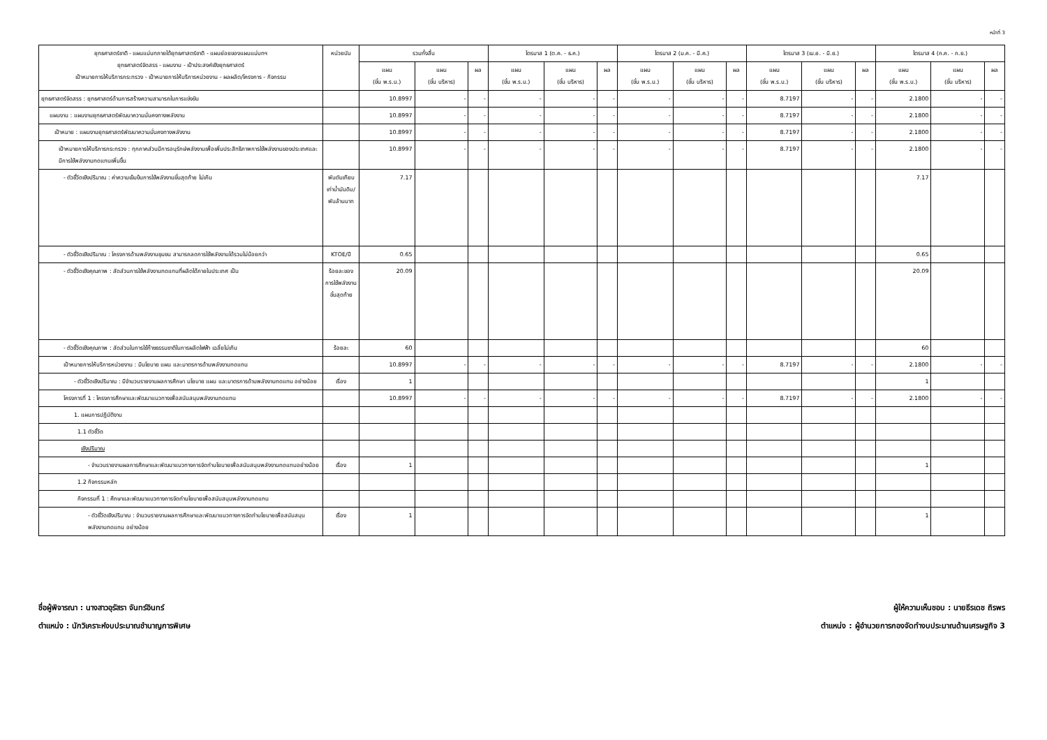หน้าที่ 3
| ยุทธศาสตร์ชาติ - แผนแม่บทภายใต้ยุทธศาสตร์ชาติ - แผนย่อยของแผนแม่บทฯ ยุทธศาสตร์จัดสรร - แผนงาน - เป้าประสงค์เชิงยุทธศาสตร์ เป้าหมายการให้บริการกระทรวง - เป้าหมายการให้บริการหน่วยงาน - ผลผลิต/โครงการ - กิจกรรม | หน่วยนับ | รวมทั้งสิ้น | | | ไตรมาส 1 (ต.ค. - ธ.ค.) | | | ไตรมาส 2 (ม.ค. - มี.ค.) | | | ไตรมาส 3 (เม.ย. - มิ.ย.) | | | ไตรมาส 4 (ก.ค. - ก.ย.) | | |
| --- | --- | --- | --- | --- | --- | --- | --- | --- | --- | --- | --- | --- | --- | --- | --- | --- |
| | | แผน (ขั้น พ.ร.บ.) | แผน (ขั้น บริหาร) | ผล | แผน (ขั้น พ.ร.บ.) | แผน (ขั้น บริหาร) | ผล | แผน (ขั้น พ.ร.บ.) | แผน (ขั้น บริหาร) | ผล | แผน (ขั้น พ.ร.บ.) | แผน (ขั้น บริหาร) | ผล | แผน (ขั้น พ.ร.บ.) | แผน (ขั้น บริหาร) | ผล |
| ยุทธศาสตร์จัดสรร : ยุทธศาสตร์ด้านการสร้างความสามารถในการแข่งขัน | | 10.8997 | - | - | - | - | - | - | - | - | 8.7197 | - | - | 2.1800 | - | - |
| แผนงาน : แผนงานยุทธศาสตร์พัฒนาความมั่นคงทางพลังงาน | | 10.8997 | - | - | - | - | - | - | - | - | 8.7197 | - | - | 2.1800 | - | - |
| เป้าหมาย : แผนงานยุทธศาสตร์พัฒนาความมั่นคงทางพลังงาน | | 10.8997 | - | - | - | - | - | - | - | - | 8.7197 | - | - | 2.1800 | - | - |
| เป้าหมายการให้บริการกระทรวง : ทุกภาคส่วนมีการอนุรักษ์พลังงานเพื่อเพิ่มประสิทธิภาพการใช้พลังงานของประเทศและมีการใช้พลังงานทดแทนเพิ่มขึ้น | | 10.8997 | - | - | - | - | - | - | - | - | 8.7197 | - | - | 2.1800 | - | - |
| - ตัวชี้วัดเชิงปริมาณ : ค่าความเข้มข้นการใช้พลังงานขั้นสุดท้าย ไม่เกิน | พันตันเทียบเท่าน้ำมันดิบ/พันล้านบาท | 7.17 | | | | | | | | | | | | 7.17 | | |
| - ตัวชี้วัดเชิงปริมาณ : โครงการด้านพลังงานชุมชน สามารถลดการใช้พลังงานได้รวมไม่น้อยกว่า | KTOE/ปี | 0.65 | | | | | | | | | | | | 0.65 | | |
| - ตัวชี้วัดเชิงคุณภาพ : สัดส่วนการใช้พลังงานทดแทนที่ผลิตได้ภายในประเทศ เป็น | ร้อยละของการใช้พลังงานขั้นสุดท้าย | 20.09 | | | | | | | | | | | | 20.09 | | |
| - ตัวชี้วัดเชิงคุณภาพ : สัดส่วนในการใช้ก๊าซธรรมชาติในการผลิตไฟฟ้า เฉลี่ยไม่เกิน | ร้อยละ | 60 | | | | | | | | | | | | 60 | | |
| เป้าหมายการให้บริการหน่วยงาน : มีนโยบาย แผน และมาตรการด้านพลังงานทดแทน | | 10.8997 | - | - | - | - | - | - | - | - | 8.7197 | - | - | 2.1800 | - | - |
| - ตัวชี้วัดเชิงปริมาณ : มีจำนวนรายงานผลการศึกษา นโยบาย แผน และมาตรการด้านพลังงานทดแทน อย่างน้อย | เรื่อง | 1 | | | | | | | | | | | | 1 | | |
| โครงการที่ 1 : โครงการศึกษาและพัฒนาแนวทางเพื่อสนับสนุนพลังงานทดแทน | | 10.8997 | - | - | - | - | - | - | - | - | 8.7197 | - | - | 2.1800 | - | - |
| 1. แผนการปฏิบัติงาน | | | | | | | | | | | | | | | | |
| 1.1 ตัวชี้วัด | | | | | | | | | | | | | | | | |
| เชิงปริมาณ | | | | | | | | | | | | | | | | |
| - จำนวนรายงานผลการศึกษาและพัฒนาแนวทางการจัดทำนโยบายเพื่อสนับสนุนพลังงานทดแทนอย่างน้อย | เรื่อง | 1 | | | | | | | | | | | | 1 | | |
| 1.2 กิจกรรมหลัก | | | | | | | | | | | | | | | | |
| กิจกรรมที่ 1 : ศึกษาและพัฒนาแนวทางการจัดทำนโยบายเพื่อสนับสนุนพลังงานทดแทน | | | | | | | | | | | | | | | | |
| - ตัวชี้วัดเชิงปริมาณ : จำนวนรายงานผลการศึกษาและพัฒนาแนวทางการจัดทำนโยบายเพื่อสนับสนุนพลังงานทดแทน อย่างน้อย | เรื่อง | 1 | | | | | | | | | | | | 1 | | |
ชื่อผู้พิจารณา : นางสาวอุรัสรา จันทร์อินทร์
ตำแหน่ง : นักวิเคราะห์งบประมาณชำนาญการพิเศษ
ผู้ให้ความเห็นชอบ : นายธีรเดช ถิรพร
ตำแหน่ง : ผู้อำนวยการกองจัดทำงบประมาณด้านเศรษฐกิจ 3